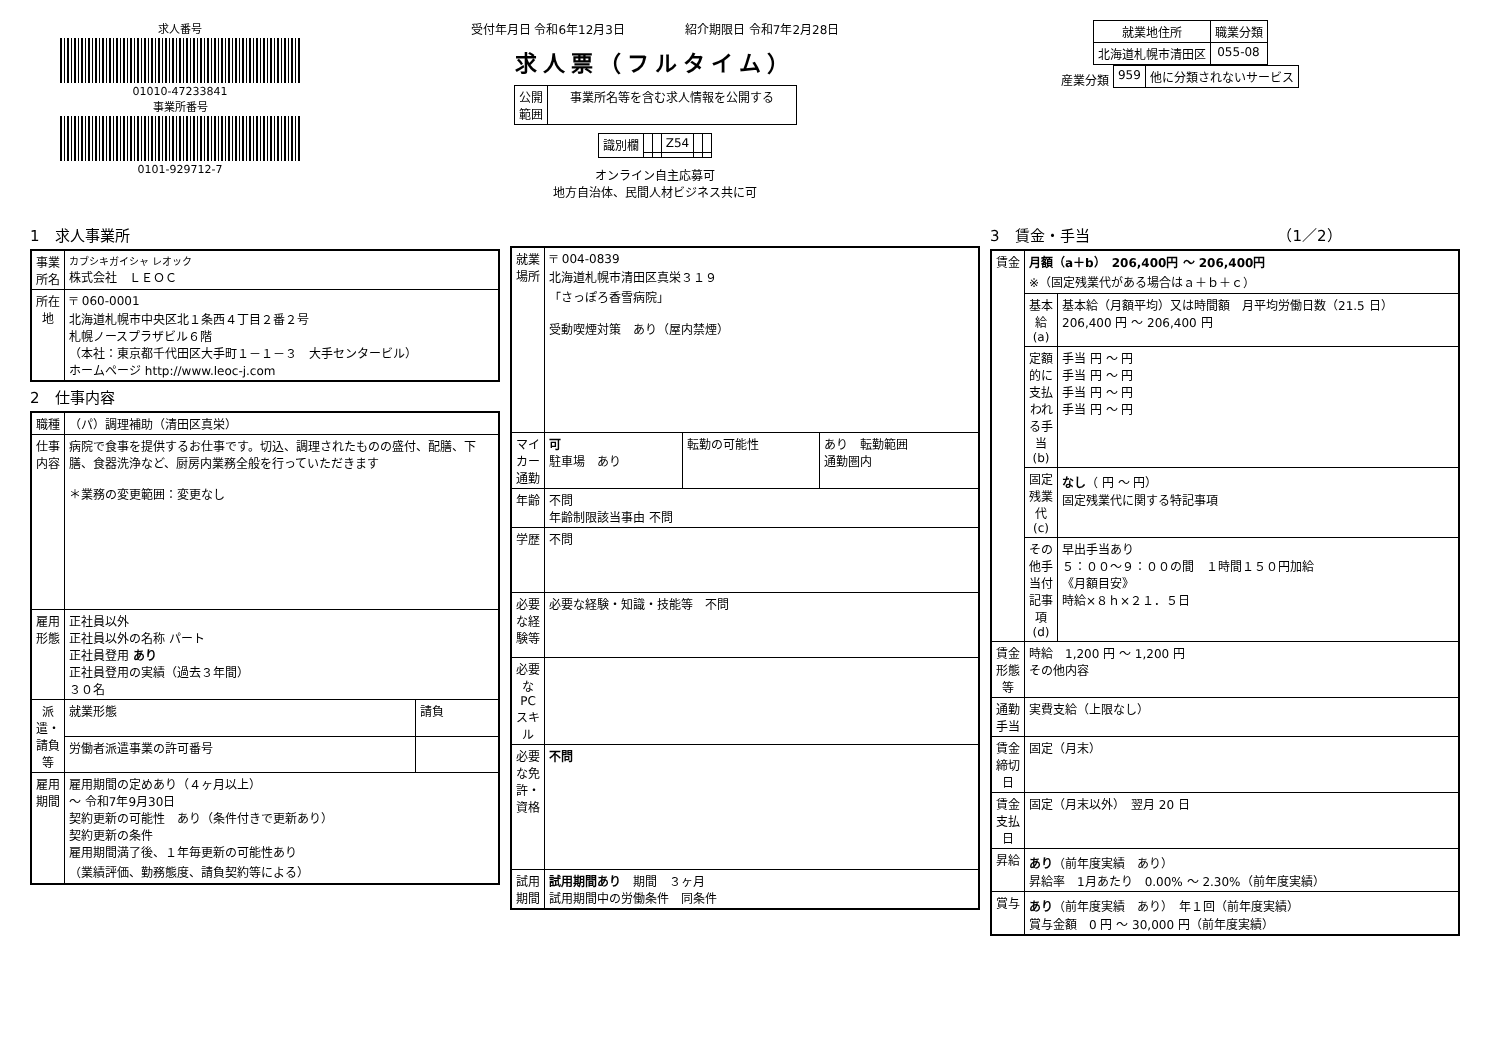求人番号
01010-47233841
事業所番号
0101-929712-7
受付年月日 令和6年12月3日　　　　　紹介期限日 令和7年2月28日
求人票（フルタイム）
| 公開 範囲 | 事業所名等を含む求人情報を公開する |
| 識別欄 | | | Z54 | | |
オンライン自主応募可
地方自治体、民間人材ビジネス共に可
| 就業地住所 | 職業分類 |
| --- | --- |
| 北海道札幌市清田区 | 055-08 |
産業分類
| 959 | 他に分類されないサービス |
1　求人事業所
| 事業所名 | カブシキガイシャ レオック 株式会社 ＬＥＯＣ |
| 所在地 | 〒 060-0001 北海道札幌市中央区北１条西４丁目２番２号 札幌ノースプラザビル６階 （本社：東京都千代田区大手町１－１－３ 大手センタービル） ホームページ http://www.leoc-j.com |
2　仕事内容
| 職種 | （パ）調理補助（清田区真栄） | |
| 仕事内容 | 病院で食事を提供するお仕事です。切込、調理されたものの盛付、配膳、下膳、食器洗浄など、厨房内業務全般を行っていただきます ＊業務の変更範囲：変更なし | |
| 雇用形態 | 正社員以外 正社員以外の名称 パート 正社員登用 あり 正社員登用の実績（過去３年間） ３０名 | |
| 派遣・請負等 | 就業形態 | 請負 |
| | 労働者派遣事業の許可番号 | |
| 雇用期間 | 雇用期間の定めあり（４ヶ月以上） ～ 令和7年9月30日 契約更新の可能性 あり（条件付きで更新あり） 契約更新の条件 雇用期間満了後、１年毎更新の可能性あり （業績評価、勤務態度、請負契約等による） | |
| 就業場所 | 〒 004-0839 北海道札幌市清田区真栄３１９ 「さっぽろ香雪病院」 受動喫煙対策 あり（屋内禁煙） | | |
| マイカー通勤 | 可 駐車場 あり | 転勤の可能性 | あり 転勤範囲 通勤圏内 |
| 年齢 | 不問 年齢制限該当事由 不問 | | |
| 学歴 | 不問 | | |
| 必要な経験等 | 必要な経験・知識・技能等 不問 | | |
| 必要なPCスキル | | | |
| 必要な免許・資格 | 不問 | | |
| 試用期間 | 試用期間あり 期間 ３ヶ月 試用期間中の労働条件 同条件 | | |
3　賃金・手当　　　　　　　　　　　　　（1／2）
| 賃金 | 月額（a＋b） 206,400円 ～ 206,400円 ※（固定残業代がある場合はａ＋ｂ＋ｃ） | |
| | 基本給(a) | 基本給（月額平均）又は時間額 月平均労働日数（21.5 日） 206,400 円 ～ 206,400 円 |
| | 定額的に支払われる手当(b) | 手当 円 ～ 円 手当 円 ～ 円 手当 円 ～ 円 手当 円 ～ 円 |
| | 固定残業代(c) | なし （ 円 ～ 円） 固定残業代に関する特記事項 |
| | その他手当付記事項(d) | 早出手当あり ５：００～９：００の間 １時間１５０円加給 《月額目安》 時給×８ｈ×２１．５日 |
| 賃金形態等 | 時給 1,200 円 ～ 1,200 円 その他内容 | |
| 通勤手当 | 実費支給（上限なし） | |
| 賃金締切日 | 固定（月末） | |
| 賃金支払日 | 固定（月末以外） 翌月 20 日 | |
| 昇給 | あり （前年度実績 あり） 昇給率 1月あたり 0.00% ～ 2.30%（前年度実績） | |
| 賞与 | あり （前年度実績 あり） 年１回（前年度実績） 賞与金額 0 円 ～ 30,000 円（前年度実績） | |